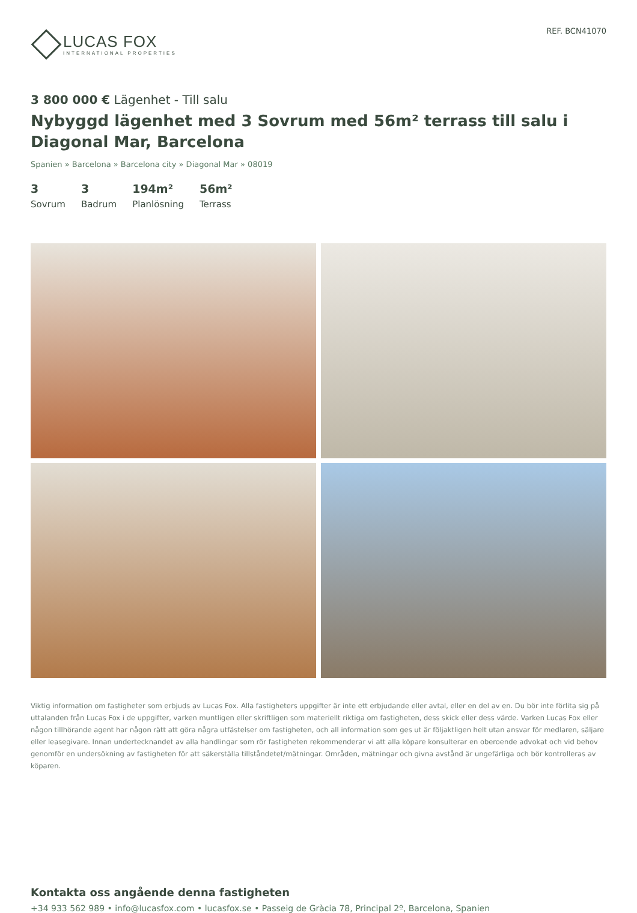LUCAS FOX
INTERNATIONAL PROPERTIES
REF. BCN41070
3 800 000 € Lägenhet - Till salu
Nybyggd lägenhet med 3 Sovrum med 56m² terrass till salu i Diagonal Mar, Barcelona
Spanien » Barcelona » Barcelona city » Diagonal Mar » 08019
3
Sovrum
3
Badrum
194m²
Planlösning
56m²
Terrass
Viktig information om fastigheter som erbjuds av Lucas Fox. Alla fastigheters uppgifter är inte ett erbjudande eller avtal, eller en del av en. Du bör inte förlita sig på uttalanden från Lucas Fox i de uppgifter, varken muntligen eller skriftligen som materiellt riktiga om fastigheten, dess skick eller dess värde. Varken Lucas Fox eller någon tillhörande agent har någon rätt att göra några utfästelser om fastigheten, och all information som ges ut är följaktligen helt utan ansvar för medlaren, säljare eller leasegivare. Innan undertecknandet av alla handlingar som rör fastigheten rekommenderar vi att alla köpare konsulterar en oberoende advokat och vid behov genomför en undersökning av fastigheten för att säkerställa tillståndetet/mätningar. Områden, mätningar och givna avstånd är ungefärliga och bör kontrolleras av köparen.
Kontakta oss angående denna fastigheten
+34 933 562 989 • info@lucasfox.com • lucasfox.se • Passeig de Gràcia 78, Principal 2º, Barcelona, Spanien